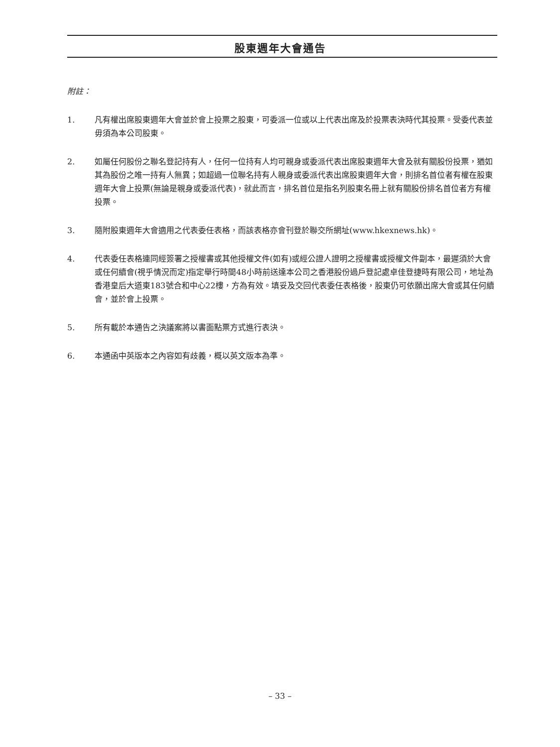股東週年大會通告
附註：
1. 凡有權出席股東週年大會並於會上投票之股東，可委派一位或以上代表出席及於投票表決時代其投票。受委代表並毋須為本公司股東。
2. 如屬任何股份之聯名登記持有人，任何一位持有人均可親身或委派代表出席股東週年大會及就有關股份投票，猶如其為股份之唯一持有人無異；如超過一位聯名持有人親身或委派代表出席股東週年大會，則排名首位者有權在股東週年大會上投票(無論是親身或委派代表)，就此而言，排名首位是指名列股東名冊上就有關股份排名首位者方有權投票。
3. 隨附股東週年大會適用之代表委任表格，而該表格亦會刊登於聯交所網址(www.hkexnews.hk)。
4. 代表委任表格連同經簽署之授權書或其他授權文件(如有)或經公證人證明之授權書或授權文件副本，最遲須於大會或任何續會(視乎情況而定)指定舉行時間48小時前送達本公司之香港股份過戶登記處卓佳登捷時有限公司，地址為香港皇后大道東183號合和中心22樓，方為有效。填妥及交回代表委任表格後，股東仍可依願出席大會或其任何續會，並於會上投票。
5. 所有載於本通告之決議案將以書面點票方式進行表決。
6. 本通函中英版本之內容如有歧義，概以英文版本為準。
– 33 –